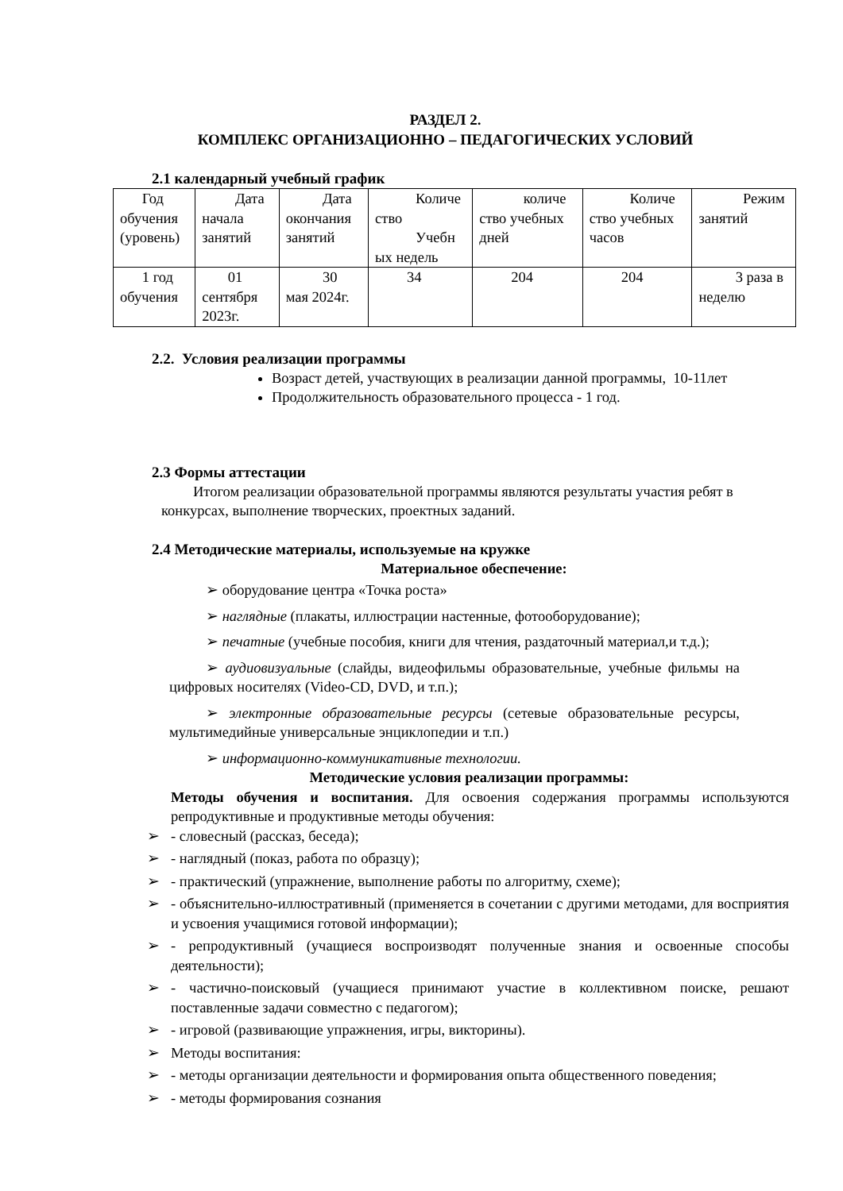РАЗДЕЛ 2.
КОМПЛЕКС ОРГАНИЗАЦИОННО – ПЕДАГОГИЧЕСКИХ УСЛОВИЙ
2.1 календарный учебный график
| Год обучения (уровень) | Дата начала занятий | Дата окончания занятий | Количе ство Учебн ых недель | количе ство учебных дней | Количе ство учебных часов | Режим занятий |
| 1 год обучения | 01 сентября 2023г. | 30 мая 2024г. | 34 | 204 | 204 | 3 раза в неделю |
2.2. Условия реализации программы
Возраст детей, участвующих в реализации данной программы, 10-11лет
Продолжительность образовательного процесса - 1 год.
2.3 Формы аттестации
Итогом реализации образовательной программы являются результаты участия ребят в конкурсах, выполнение творческих, проектных заданий.
2.4 Методические материалы, используемые на кружке
Материальное обеспечение:
➢ оборудование центра «Точка роста»
➢ наглядные (плакаты, иллюстрации настенные, фотооборудование);
➢ печатные (учебные пособия, книги для чтения, раздаточный материал,и т.д.);
➢ аудиовизуальные (слайды, видеофильмы образовательные, учебные фильмы на цифровых носителях (Video-CD, DVD, и т.п.);
➢ электронные образовательные ресурсы (сетевые образовательные ресурсы, мультимедийные универсальные энциклопедии и т.п.)
➢ информационно-коммуникативные технологии.
Методические условия реализации программы:
Методы обучения и воспитания. Для освоения содержания программы используются репродуктивные и продуктивные методы обучения:
➢ - словесный (рассказ, беседа);
➢ - наглядный (показ, работа по образцу);
➢ - практический (упражнение, выполнение работы по алгоритму, схеме);
➢ - объяснительно-иллюстративный (применяется в сочетании с другими методами, для восприятия и усвоения учащимися готовой информации);
➢ - репродуктивный (учащиеся воспроизводят полученные знания и освоенные способы деятельности);
➢ - частично-поисковый (учащиеся принимают участие в коллективном поиске, решают поставленные задачи совместно с педагогом);
➢ - игровой (развивающие упражнения, игры, викторины).
➢ Методы воспитания:
➢ - методы организации деятельности и формирования опыта общественного поведения;
➢ - методы формирования сознания